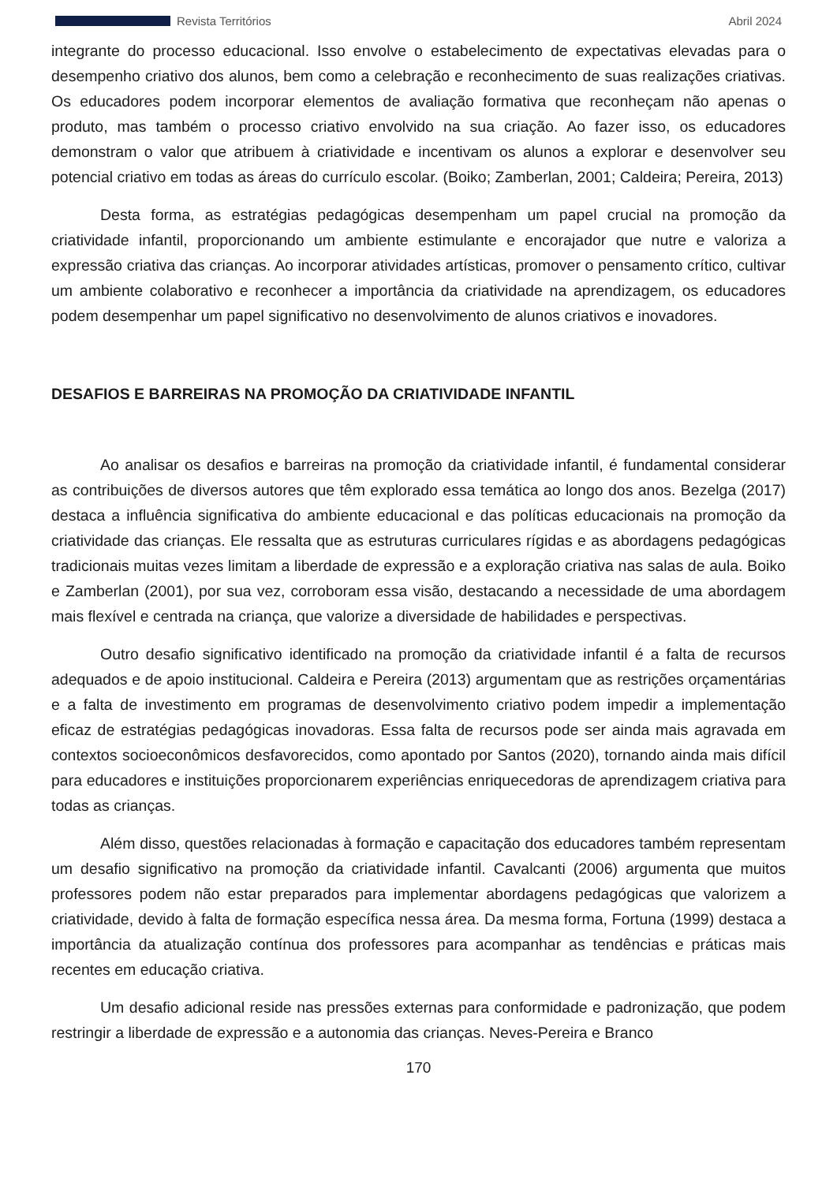Revista Territórios Abril 2024
integrante do processo educacional. Isso envolve o estabelecimento de expectativas elevadas para o desempenho criativo dos alunos, bem como a celebração e reconhecimento de suas realizações criativas. Os educadores podem incorporar elementos de avaliação formativa que reconheçam não apenas o produto, mas também o processo criativo envolvido na sua criação. Ao fazer isso, os educadores demonstram o valor que atribuem à criatividade e incentivam os alunos a explorar e desenvolver seu potencial criativo em todas as áreas do currículo escolar. (Boiko; Zamberlan, 2001; Caldeira; Pereira, 2013)
Desta forma, as estratégias pedagógicas desempenham um papel crucial na promoção da criatividade infantil, proporcionando um ambiente estimulante e encorajador que nutre e valoriza a expressão criativa das crianças. Ao incorporar atividades artísticas, promover o pensamento crítico, cultivar um ambiente colaborativo e reconhecer a importância da criatividade na aprendizagem, os educadores podem desempenhar um papel significativo no desenvolvimento de alunos criativos e inovadores.
DESAFIOS E BARREIRAS NA PROMOÇÃO DA CRIATIVIDADE INFANTIL
Ao analisar os desafios e barreiras na promoção da criatividade infantil, é fundamental considerar as contribuições de diversos autores que têm explorado essa temática ao longo dos anos. Bezelga (2017) destaca a influência significativa do ambiente educacional e das políticas educacionais na promoção da criatividade das crianças. Ele ressalta que as estruturas curriculares rígidas e as abordagens pedagógicas tradicionais muitas vezes limitam a liberdade de expressão e a exploração criativa nas salas de aula. Boiko e Zamberlan (2001), por sua vez, corroboram essa visão, destacando a necessidade de uma abordagem mais flexível e centrada na criança, que valorize a diversidade de habilidades e perspectivas.
Outro desafio significativo identificado na promoção da criatividade infantil é a falta de recursos adequados e de apoio institucional. Caldeira e Pereira (2013) argumentam que as restrições orçamentárias e a falta de investimento em programas de desenvolvimento criativo podem impedir a implementação eficaz de estratégias pedagógicas inovadoras. Essa falta de recursos pode ser ainda mais agravada em contextos socioeconômicos desfavorecidos, como apontado por Santos (2020), tornando ainda mais difícil para educadores e instituições proporcionarem experiências enriquecedoras de aprendizagem criativa para todas as crianças.
Além disso, questões relacionadas à formação e capacitação dos educadores também representam um desafio significativo na promoção da criatividade infantil. Cavalcanti (2006) argumenta que muitos professores podem não estar preparados para implementar abordagens pedagógicas que valorizem a criatividade, devido à falta de formação específica nessa área. Da mesma forma, Fortuna (1999) destaca a importância da atualização contínua dos professores para acompanhar as tendências e práticas mais recentes em educação criativa.
Um desafio adicional reside nas pressões externas para conformidade e padronização, que podem restringir a liberdade de expressão e a autonomia das crianças. Neves-Pereira e Branco
170